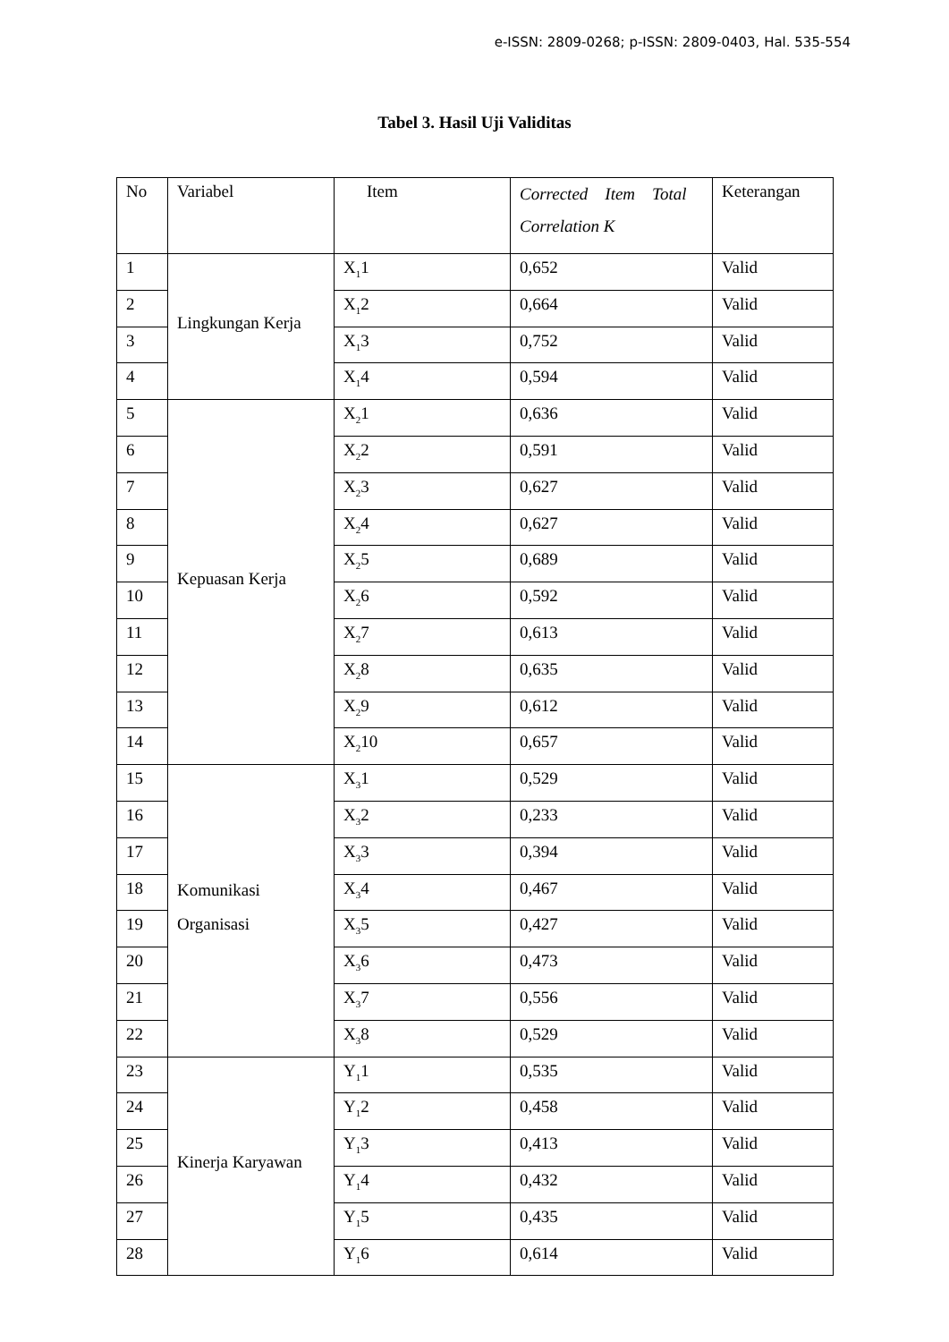e-ISSN: 2809-0268; p-ISSN: 2809-0403, Hal. 535-554
Tabel 3. Hasil Uji Validitas
| No | Variabel | Item | Corrected Item Total Correlation K | Keterangan |
| --- | --- | --- | --- | --- |
| 1 | Lingkungan Kerja | X<sub>1</sub>1 | 0,652 | Valid |
| 2 | | X<sub>1</sub>2 | 0,664 | Valid |
| 3 | | X<sub>1</sub>3 | 0,752 | Valid |
| 4 | | X<sub>1</sub>4 | 0,594 | Valid |
| 5 | Kepuasan Kerja | X<sub>2</sub>1 | 0,636 | Valid |
| 6 | | X<sub>2</sub>2 | 0,591 | Valid |
| 7 | | X<sub>2</sub>3 | 0,627 | Valid |
| 8 | | X<sub>2</sub>4 | 0,627 | Valid |
| 9 | | X<sub>2</sub>5 | 0,689 | Valid |
| 10 | | X<sub>2</sub>6 | 0,592 | Valid |
| 11 | | X<sub>2</sub>7 | 0,613 | Valid |
| 12 | | X<sub>2</sub>8 | 0,635 | Valid |
| 13 | | X<sub>2</sub>9 | 0,612 | Valid |
| 14 | | X<sub>2</sub>10 | 0,657 | Valid |
| 15 | Komunikasi Organisasi | X<sub>3</sub>1 | 0,529 | Valid |
| 16 | | X<sub>3</sub>2 | 0,233 | Valid |
| 17 | | X<sub>3</sub>3 | 0,394 | Valid |
| 18 | | X<sub>3</sub>4 | 0,467 | Valid |
| 19 | | X<sub>3</sub>5 | 0,427 | Valid |
| 20 | | X<sub>3</sub>6 | 0,473 | Valid |
| 21 | | X<sub>3</sub>7 | 0,556 | Valid |
| 22 | | X<sub>3</sub>8 | 0,529 | Valid |
| 23 | Kinerja Karyawan | Y<sub>1</sub>1 | 0,535 | Valid |
| 24 | | Y<sub>1</sub>2 | 0,458 | Valid |
| 25 | | Y<sub>1</sub>3 | 0,413 | Valid |
| 26 | | Y<sub>1</sub>4 | 0,432 | Valid |
| 27 | | Y<sub>1</sub>5 | 0,435 | Valid |
| 28 | | Y<sub>1</sub>6 | 0,614 | Valid |